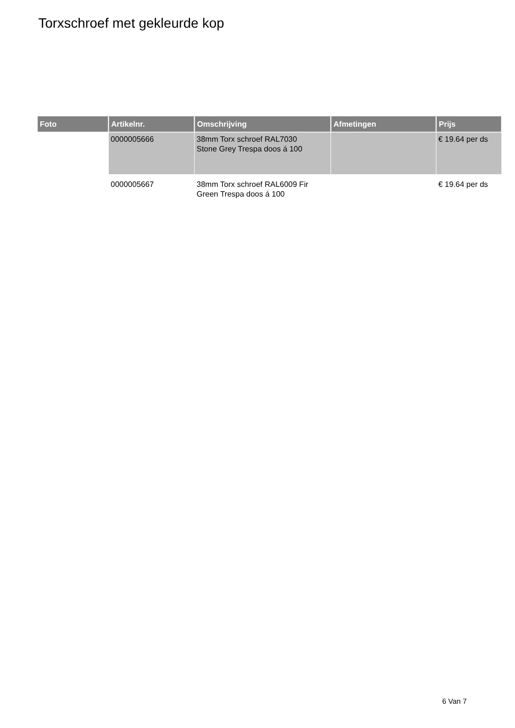Torxschroef met gekleurde kop
| Foto | Artikelnr. | Omschrijving | Afmetingen | Prijs |
| --- | --- | --- | --- | --- |
| | 0000005666 | 38mm Torx schroef RAL7030 Stone Grey Trespa doos á 100 | | € 19.64 per ds |
| | 0000005667 | 38mm Torx schroef RAL6009 Fir Green Trespa doos á 100 | | € 19.64 per ds |
6 Van 7